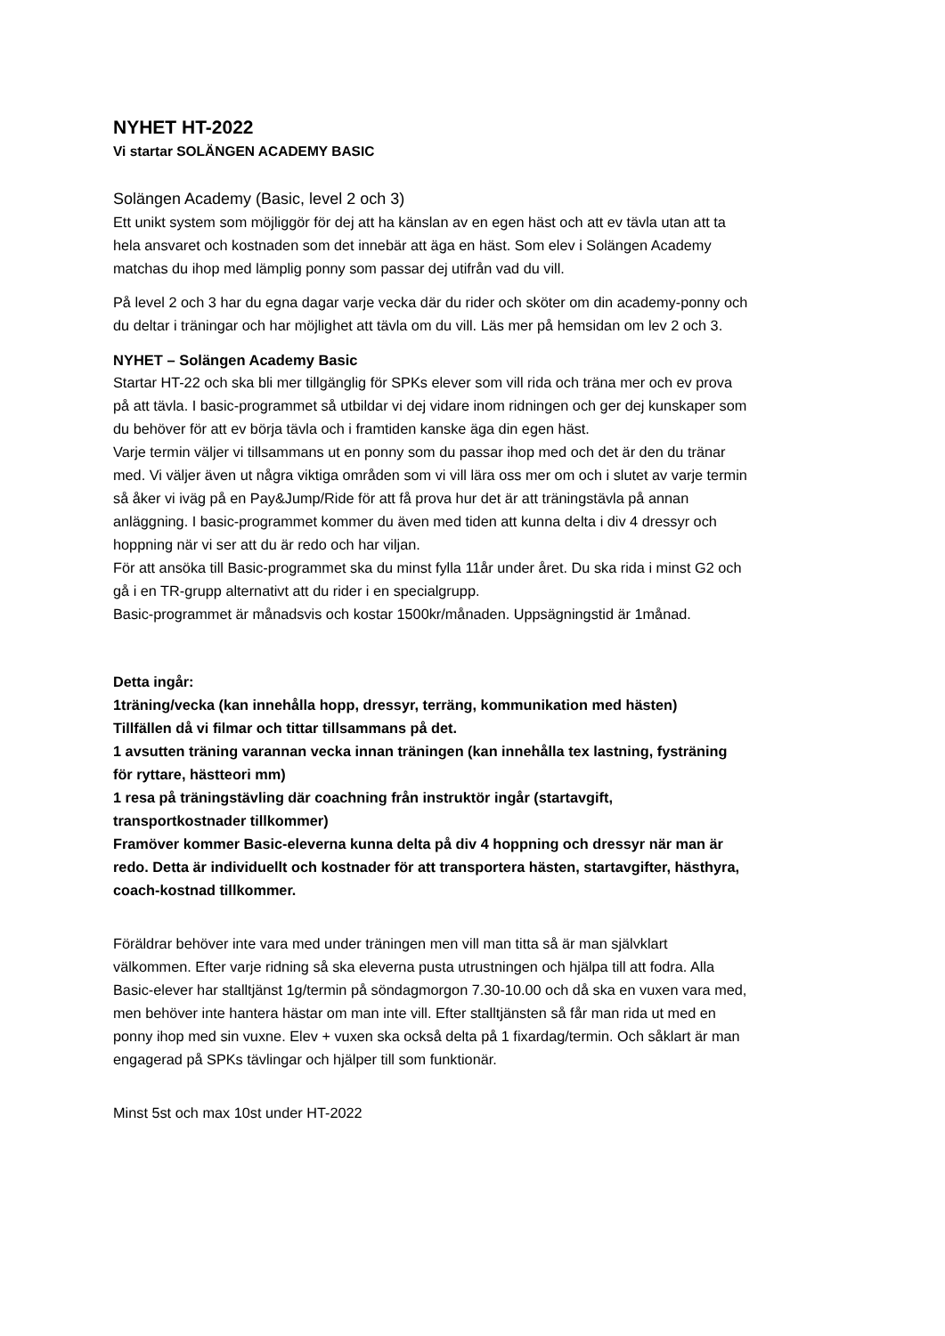NYHET HT-2022
Vi startar SOLÄNGEN ACADEMY BASIC
Solängen Academy (Basic, level 2 och 3)
Ett unikt system som möjliggör för dej att ha känslan av en egen häst och att ev tävla utan att ta hela ansvaret och kostnaden som det innebär att äga en häst. Som elev i Solängen Academy matchas du ihop med lämplig ponny som passar dej utifrån vad du vill.
På level 2 och 3 har du egna dagar varje vecka där du rider och sköter om din academy-ponny och du deltar i träningar och har möjlighet att tävla om du vill. Läs mer på hemsidan om lev 2 och 3.
NYHET – Solängen Academy Basic
Startar HT-22 och ska bli mer tillgänglig för SPKs elever som vill rida och träna mer och ev prova på att tävla. I basic-programmet så utbildar vi dej vidare inom ridningen och ger dej kunskaper som du behöver för att ev börja tävla och i framtiden kanske äga din egen häst.
Varje termin väljer vi tillsammans ut en ponny som du passar ihop med och det är den du tränar med. Vi väljer även ut några viktiga områden som vi vill lära oss mer om och i slutet av varje termin så åker vi iväg på en Pay&Jump/Ride för att få prova hur det är att träningstävla på annan anläggning. I basic-programmet kommer du även med tiden att kunna delta i div 4 dressyr och hoppning när vi ser att du är redo och har viljan.
För att ansöka till Basic-programmet ska du minst fylla 11år under året. Du ska rida i minst G2 och gå i en TR-grupp alternativt att du rider i en specialgrupp.
Basic-programmet är månadsvis och kostar 1500kr/månaden. Uppsägningstid är 1månad.
Detta ingår:
1träning/vecka (kan innehålla hopp, dressyr, terräng, kommunikation med hästen)
Tillfällen då vi filmar och tittar tillsammans på det.
1 avsutten träning varannan vecka innan träningen (kan innehålla tex lastning, fysträning för ryttare, hästteori mm)
1 resa på träningstävling där coachning från instruktör ingår (startavgift, transportkostnader tillkommer)
Framöver kommer Basic-eleverna kunna delta på div 4 hoppning och dressyr när man är redo. Detta är individuellt och kostnader för att transportera hästen, startavgifter, hästhyra, coach-kostnad tillkommer.
Föräldrar behöver inte vara med under träningen men vill man titta så är man självklart välkommen. Efter varje ridning så ska eleverna pusta utrustningen och hjälpa till att fodra. Alla Basic-elever har stalltjänst 1g/termin på söndagmorgon 7.30-10.00 och då ska en vuxen vara med, men behöver inte hantera hästar om man inte vill. Efter stalltjänsten så får man rida ut med en ponny ihop med sin vuxne. Elev + vuxen ska också delta på 1 fixardag/termin. Och såklart är man engagerad på SPKs tävlingar och hjälper till som funktionär.
Minst 5st och max 10st under HT-2022